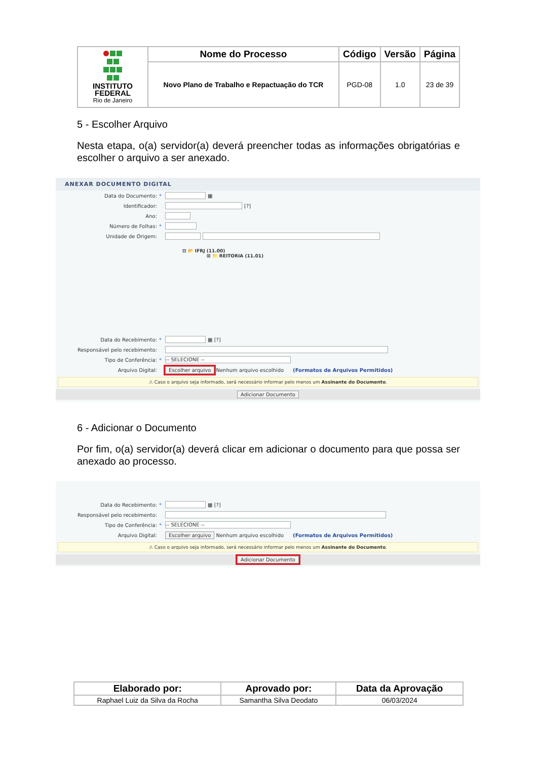| INSTITUTO FEDERAL Rio de Janeiro | Nome do Processo | Código | Versão | Página |
| | Novo Plano de Trabalho e Repactuação do TCR | PGD-08 | 1.0 | 23 de 39 |
5 - Escolher Arquivo
Nesta etapa, o(a) servidor(a) deverá preencher todas as informações obrigatórias e escolher o arquivo a ser anexado.
ANEXAR DOCUMENTO DIGITAL
Data do Documento: * ▦
Identificador: [?]
Ano:
Número de Folhas: *
Unidade de Origem:
⊟ 📂 IFRJ (11.00)
⊞ 📁 REITORIA (11.01)
Data do Recebimento: * ▦ [?]
Responsável pelo recebimento:
Tipo de Conferência: * -- SELECIONE --
Arquivo Digital: Escolher arquivo Nenhum arquivo escolhido (Formatos de Arquivos Permitidos)
⚠ Caso o arquivo seja informado, será necessário informar pelo menos um Assinante do Documento.
Adicionar Documento
6 - Adicionar o Documento
Por fim, o(a) servidor(a) deverá clicar em adicionar o documento para que possa ser anexado ao processo.
Data do Recebimento: * ▦ [?]
Responsável pelo recebimento:
Tipo de Conferência: * -- SELECIONE --
Arquivo Digital: Escolher arquivo Nenhum arquivo escolhido (Formatos de Arquivos Permitidos)
⚠ Caso o arquivo seja informado, será necessário informar pelo menos um Assinante do Documento.
Adicionar Documento
| Elaborado por: | Aprovado por: | Data da Aprovação |
| --- | --- | --- |
| Raphael Luiz da Silva da Rocha | Samantha Silva Deodato | 06/03/2024 |